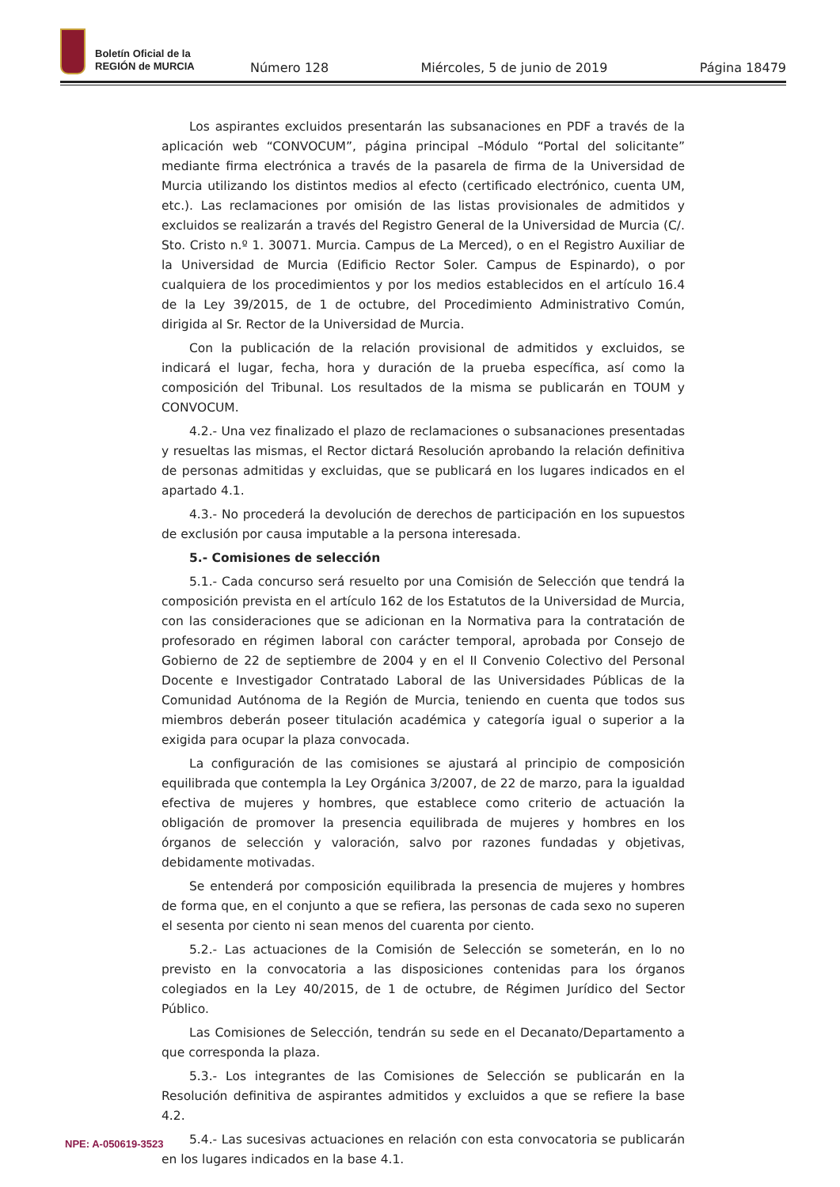Boletín Oficial de la
REGIÓN de MURCIA
Número 128 Miércoles, 5 de junio de 2019 Página 18479
Los aspirantes excluidos presentarán las subsanaciones en PDF a través de la aplicación web “CONVOCUM”, página principal –Módulo “Portal del solicitante” mediante firma electrónica a través de la pasarela de firma de la Universidad de Murcia utilizando los distintos medios al efecto (certificado electrónico, cuenta UM, etc.). Las reclamaciones por omisión de las listas provisionales de admitidos y excluidos se realizarán a través del Registro General de la Universidad de Murcia (C/. Sto. Cristo n.º 1. 30071. Murcia. Campus de La Merced), o en el Registro Auxiliar de la Universidad de Murcia (Edificio Rector Soler. Campus de Espinardo), o por cualquiera de los procedimientos y por los medios establecidos en el artículo 16.4 de la Ley 39/2015, de 1 de octubre, del Procedimiento Administrativo Común, dirigida al Sr. Rector de la Universidad de Murcia.
Con la publicación de la relación provisional de admitidos y excluidos, se indicará el lugar, fecha, hora y duración de la prueba específica, así como la composición del Tribunal. Los resultados de la misma se publicarán en TOUM y CONVOCUM.
4.2.- Una vez finalizado el plazo de reclamaciones o subsanaciones presentadas y resueltas las mismas, el Rector dictará Resolución aprobando la relación definitiva de personas admitidas y excluidas, que se publicará en los lugares indicados en el apartado 4.1.
4.3.- No procederá la devolución de derechos de participación en los supuestos de exclusión por causa imputable a la persona interesada.
5.- Comisiones de selección
5.1.- Cada concurso será resuelto por una Comisión de Selección que tendrá la composición prevista en el artículo 162 de los Estatutos de la Universidad de Murcia, con las consideraciones que se adicionan en la Normativa para la contratación de profesorado en régimen laboral con carácter temporal, aprobada por Consejo de Gobierno de 22 de septiembre de 2004 y en el II Convenio Colectivo del Personal Docente e Investigador Contratado Laboral de las Universidades Públicas de la Comunidad Autónoma de la Región de Murcia, teniendo en cuenta que todos sus miembros deberán poseer titulación académica y categoría igual o superior a la exigida para ocupar la plaza convocada.
La configuración de las comisiones se ajustará al principio de composición equilibrada que contempla la Ley Orgánica 3/2007, de 22 de marzo, para la igualdad efectiva de mujeres y hombres, que establece como criterio de actuación la obligación de promover la presencia equilibrada de mujeres y hombres en los órganos de selección y valoración, salvo por razones fundadas y objetivas, debidamente motivadas.
Se entenderá por composición equilibrada la presencia de mujeres y hombres de forma que, en el conjunto a que se refiera, las personas de cada sexo no superen el sesenta por ciento ni sean menos del cuarenta por ciento.
5.2.- Las actuaciones de la Comisión de Selección se someterán, en lo no previsto en la convocatoria a las disposiciones contenidas para los órganos colegiados en la Ley 40/2015, de 1 de octubre, de Régimen Jurídico del Sector Público.
Las Comisiones de Selección, tendrán su sede en el Decanato/Departamento a que corresponda la plaza.
5.3.- Los integrantes de las Comisiones de Selección se publicarán en la Resolución definitiva de aspirantes admitidos y excluidos a que se refiere la base 4.2.
5.4.- Las sucesivas actuaciones en relación con esta convocatoria se publicarán en los lugares indicados en la base 4.1.
NPE: A-050619-3523